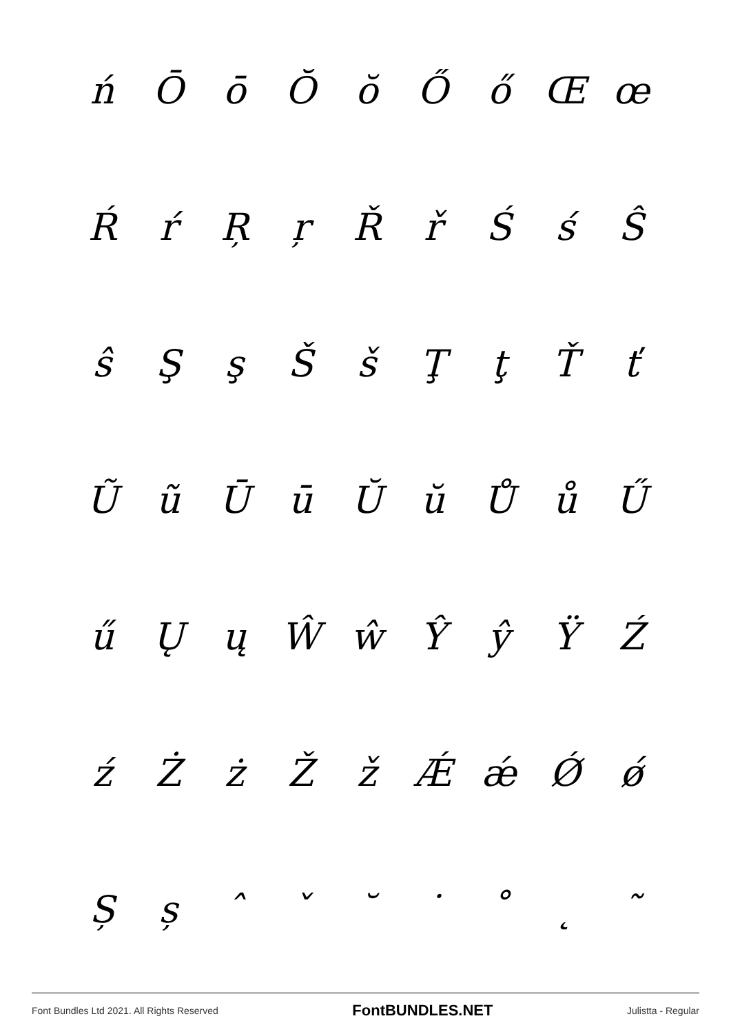| ń | Ō | ō | Ŏ | ŏ | Ő | ő | Œ | œ |
| Ŕ | ŕ | Ŗ | ŗ | Ř | ř | Ś | ś | Ŝ |
| ŝ | Ş | ş | Š | š | Ţ | ţ | Ť | ť |
| Ũ | ũ | Ū | ū | Ŭ | ŭ | Ů | ů | Ű |
| ű | Ų | ų | Ŵ | ŵ | Ŷ | ŷ | Ÿ | Ź |
| ź | Ż | ż | Ž | ž | Ǽ | ǽ | Ǿ | ǿ |
| Ș | ș | ˆ | ˇ | ˘ | ˙ | ˚ | ˛ | ˜ |
Font Bundles Ltd 2021. All Rights Reserved FontBUNDLES.NET Julistta - Regular